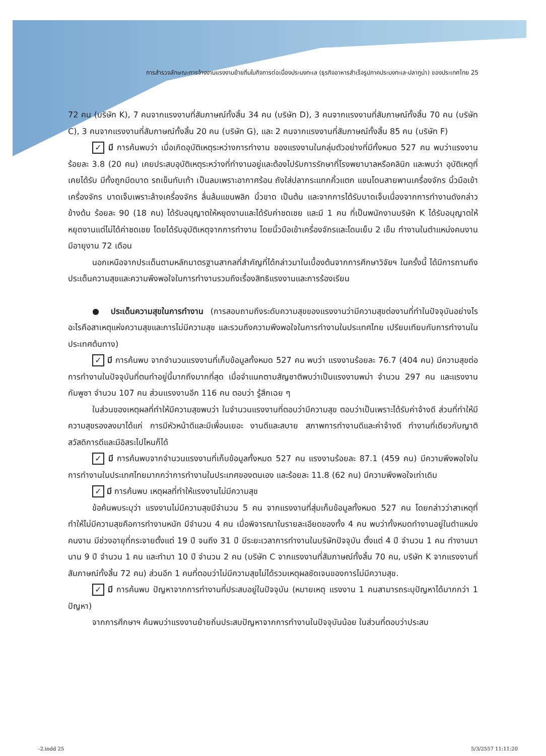การสำรวจลักษณะการจ้างงานแรงงานย้ายถิ่นในกิจการต่อเนื่องประมงทะเล (ธุรกิจอาหารสำเร็จรูปภาคประมงทะเล-ปลาทูน่า) ของประเทศไทย 25
72 คน (บริษัท K), 7 คนจากแรงงานที่สัมภาษณ์ทั้งสิ้น 34 คน (บริษัท D), 3 คนจากแรงงานที่สัมภาษณ์ทั้งสิ้น 70 คน (บริษัท C), 3 คนจากแรงงานที่สัมภาษณ์ทั้งสิ้น 20 คน (บริษัท G), และ 2 คนจากแรงงานที่สัมภาษณ์ทั้งสิ้น 85 คน (บริษัท F)
✓ มี การค้นพบว่า เมื่อเกิดอุบัติเหตุระหว่างการทำงาน ของแรงงานในกลุ่มตัวอย่างที่มีทั้งหมด 527 คน พบว่าแรงงานร้อยละ 3.8 (20 คน) เคยประสบอุบัติเหตุระหว่างที่ทำงานอยู่และต้องไปรับการรักษาที่โรงพยาบาลหรือคลินิก และพบว่า อุบัติเหตุที่เคยได้รับ มีทั้งถูกมีดบาด รถเข็นทับเท้า เป็นลมเพราะอากาศร้อน ถังใส่ปลากระแทกคิ้วแตก แขนโดนสายพานเครื่องจักร นิ้วมือเข้าเครื่องจักร บาดเจ็บเพราะล้างเครื่องจักร ลื่นล้มแขนพลิก นิ้วขาด เป็นต้น และจากการได้รับบาดเจ็บเนื่องจากการทำงานดังกล่าวข้างต้น ร้อยละ 90 (18 คน) ได้รับอนุญาตให้หยุดงานและได้รับค่าชดเชย และมี 1 คน ที่เป็นพนักงานบริษัท K ได้รับอนุญาตให้หยุดงานแต่ไม่ได้ค่าชดเชย โดยได้รับอุบัติเหตุจากการทำงาน โดยนิ้วมือเข้าเครื่องจักรและโดนเย็บ 2 เข็ม ทำงานในตำแหน่งคนงาน มีอายุงาน 72 เดือน
นอกเหนือจากประเด็นตามหลักมาตรฐานสากลที่สำคัญที่ได้กล่าวมาในเบื้องต้นจากการศึกษาวิจัยฯ ในครั้งนี้ ได้มีการถามถึงประเด็นความสุขและความพึงพอใจในการทำงานรวมถึงเรื่องสิทธิแรงงานและการร้องเรียน
● ประเด็นความสุขในการทำงาน (การสอบถามถึงระดับความสุขของแรงงานว่ามีความสุขต่องานที่ทำในปัจจุบันอย่างไร อะไรคือสาเหตุแห่งความสุขและการไม่มีความสุข และรวมถึงความพึงพอใจในการทำงานในประเทศไทย เปรียบเทียบกับการทำงานในประเทศต้นทาง)
✓ มี การค้นพบ จากจำนวนแรงงานที่เก็บข้อมูลทั้งหมด 527 คน พบว่า แรงงานร้อยละ 76.7 (404 คน) มีความสุขต่อการทำงานในปัจจุบันที่ตนทำอยู่นี้มากถึงมากที่สุด เมื่อจำแนกตามสัญชาติพบว่าเป็นแรงงานพม่า จำนวน 297 คน และแรงงานกัมพูชา จำนวน 107 คน ส่วนแรงงานอีก 116 คน ตอบว่า รู้สึกเฉย ๆ
ในส่วนของเหตุผลที่ทำให้มีความสุขพบว่า ในจำนวนแรงงานที่ตอบว่ามีความสุข ตอบว่าเป็นเพราะได้รับค่าจ้างดี ส่วนที่ทำให้มีความสุขรองลงมาได้แก่ การมีหัวหน้าดีและมีเพื่อนเยอะ งานดีและสบาย สภาพการทำงานดีและค่าจ้างดี ทำงานที่เดียวกับญาติ สวัสดิการดีและมีอิสระไปไหนก็ได้
✓ มี การค้นพบจากจำนวนแรงงานที่เก็บข้อมูลทั้งหมด 527 คน แรงงานร้อยละ 87.1 (459 คน) มีความพึงพอใจในการทำงานในประเทศไทยมากกว่าการทำงานในประเทศของตนเอง และร้อยละ 11.8 (62 คน) มีความพึงพอใจเท่าเดิม
✓ มี การค้นพบ เหตุผลที่ทำให้แรงงานไม่มีความสุข
ข้อค้นพบระบุว่า แรงงานไม่มีความสุขมีจำนวน 5 คน จากแรงงานที่สุ่มเก็บข้อมูลทั้งหมด 527 คน โดยกล่าวว่าสาเหตุที่ทำให้ไม่มีความสุขคือการทำงานหนัก มีจำนวน 4 คน เมื่อพิจารณาในรายละเอียดของทั้ง 4 คน พบว่าทั้งหมดทำงานอยู่ในตำแหน่งคนงาน มีช่วงอายุที่กระจายตั้งแต่ 19 ปี จนถึง 31 ปี มีระยะเวลาการทำงานในบริษัทปัจจุบัน ตั้งแต่ 4 ปี จำนวน 1 คน ทำงานมานาน 9 ปี จำนวน 1 คน และทำมา 10 ปี จำนวน 2 คน (บริษัท C จากแรงงานที่สัมภาษณ์ทั้งสิ้น 70 คน, บริษัท K จากแรงงานที่สัมภาษณ์ทั้งสิ้น 72 คน) ส่วนอีก 1 คนที่ตอบว่าไม่มีความสุขไม่ได้รวมเหตุผลชัดเจนของการไม่มีความสุข.
✓ มี การค้นพบ ปัญหาจากการทำงานที่ประสบอยู่ในปัจจุบัน (หมายเหตุ แรงงาน 1 คนสามารถระบุปัญหาได้มากกว่า 1 ปัญหา)
จากการศึกษาฯ ค้นพบว่าแรงงานย้ายถิ่นประสบปัญหาจากการทำงานในปัจจุบันน้อย ในส่วนที่ตอบว่าประสบ
-2.indd 25 5/3/2557 11:11:20